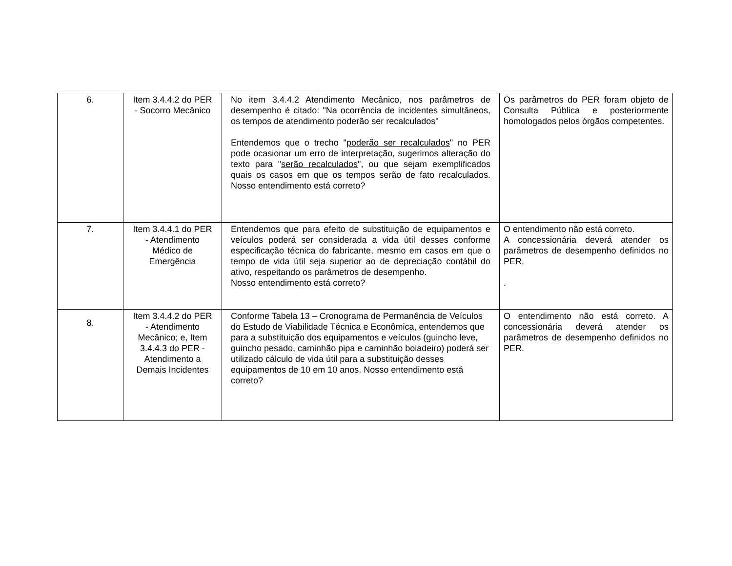| 6. | Item 3.4.4.2 do PER - Socorro Mecânico | No item 3.4.4.2 Atendimento Mecânico, nos parâmetros de desempenho é citado: "Na ocorrência de incidentes simultâneos, os tempos de atendimento poderão ser recalculados" Entendemos que o trecho " poderão ser recalculados " no PER pode ocasionar um erro de interpretação, sugerimos alteração do texto para " serão recalculados ", ou que sejam exemplificados quais os casos em que os tempos serão de fato recalculados. Nosso entendimento está correto? | Os parâmetros do PER foram objeto de Consulta Pública e posteriormente homologados pelos órgãos competentes. |
| 7. | Item 3.4.4.1 do PER - Atendimento Médico de Emergência | Entendemos que para efeito de substituição de equipamentos e veículos poderá ser considerada a vida útil desses conforme especificação técnica do fabricante, mesmo em casos em que o tempo de vida útil seja superior ao de depreciação contábil do ativo, respeitando os parâmetros de desempenho. Nosso entendimento está correto? | O entendimento não está correto. A concessionária deverá atender os parâmetros de desempenho definidos no PER. . |
| 8. | Item 3.4.4.2 do PER - Atendimento Mecânico; e, Item 3.4.4.3 do PER - Atendimento a Demais Incidentes | Conforme Tabela 13 – Cronograma de Permanência de Veículos do Estudo de Viabilidade Técnica e Econômica, entendemos que para a substituição dos equipamentos e veículos (guincho leve, guincho pesado, caminhão pipa e caminhão boiadeiro) poderá ser utilizado cálculo de vida útil para a substituição desses equipamentos de 10 em 10 anos. Nosso entendimento está correto? | O entendimento não está correto. A concessionária deverá atender os parâmetros de desempenho definidos no PER. |